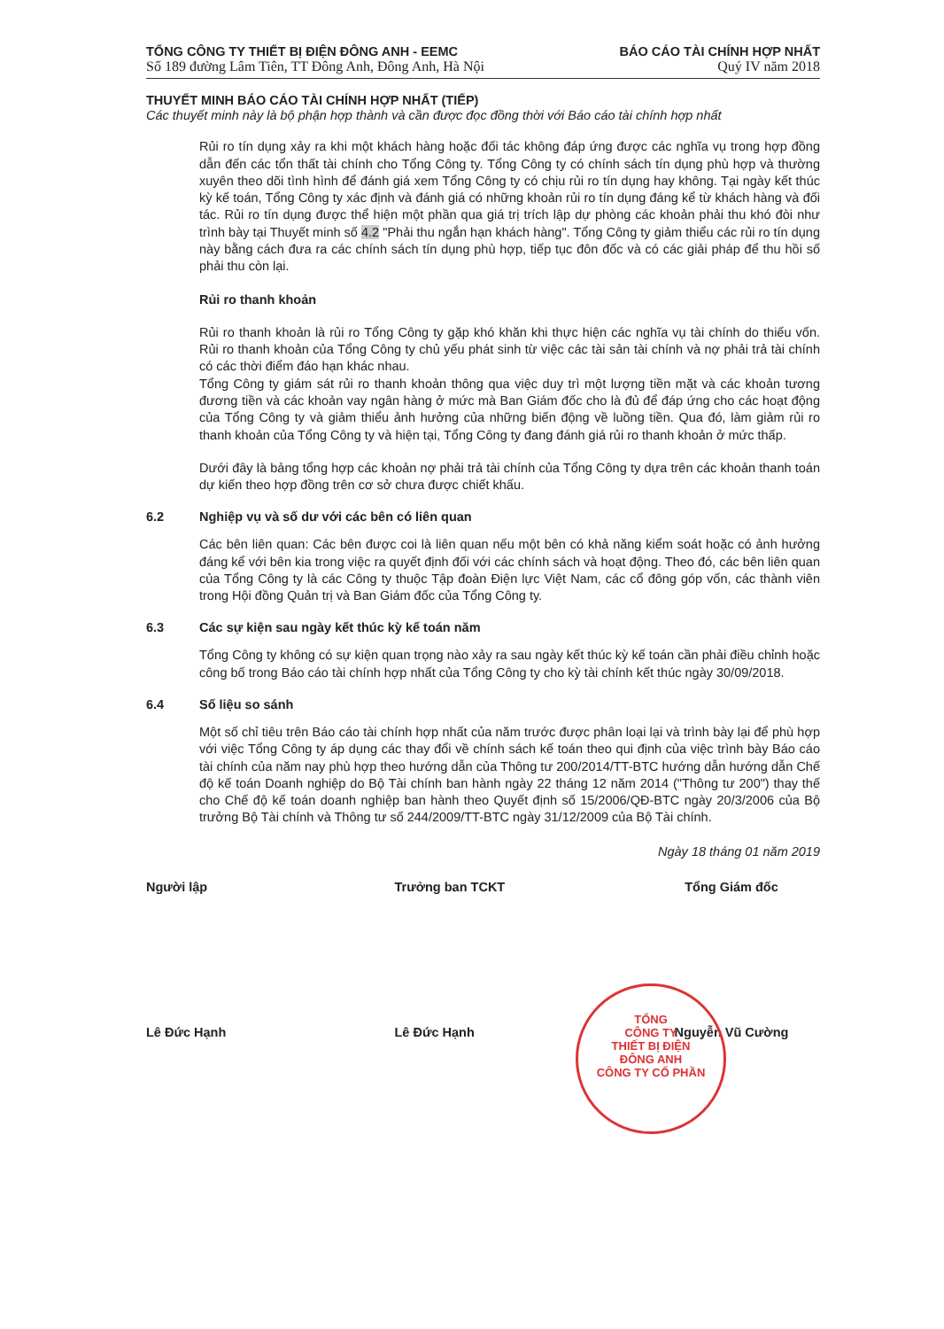TỔNG CÔNG TY THIẾT BỊ ĐIỆN ĐÔNG ANH - EEMC
Số 189 đường Lâm Tiên, TT Đông Anh, Đông Anh, Hà Nội
BÁO CÁO TÀI CHÍNH HỢP NHẤT
Quý IV năm 2018
THUYẾT MINH BÁO CÁO TÀI CHÍNH HỢP NHẤT (TIẾP)
Các thuyết minh này là bộ phận hợp thành và cần được đọc đồng thời với Báo cáo tài chính hợp nhất
Rủi ro tín dụng xảy ra khi một khách hàng hoặc đối tác không đáp ứng được các nghĩa vụ trong hợp đồng dẫn đến các tổn thất tài chính cho Tổng Công ty. Tổng Công ty có chính sách tín dụng phù hợp và thường xuyên theo dõi tình hình để đánh giá xem Tổng Công ty có chịu rủi ro tín dụng hay không. Tại ngày kết thúc kỳ kế toán, Tổng Công ty xác định và đánh giá có những khoản rủi ro tín dụng đáng kể từ khách hàng và đối tác. Rủi ro tín dụng được thể hiện một phần qua giá trị trích lập dự phòng các khoản phải thu khó đòi như trình bày tại Thuyết minh số 4.2 "Phải thu ngắn hạn khách hàng". Tổng Công ty giảm thiểu các rủi ro tín dụng này bằng cách đưa ra các chính sách tín dụng phù hợp, tiếp tục đôn đốc và có các giải pháp để thu hồi số phải thu còn lại.
Rủi ro thanh khoản
Rủi ro thanh khoản là rủi ro Tổng Công ty gặp khó khăn khi thực hiện các nghĩa vụ tài chính do thiếu vốn. Rủi ro thanh khoản của Tổng Công ty chủ yếu phát sinh từ việc các tài sản tài chính và nợ phải trả tài chính có các thời điểm đáo hạn khác nhau.
Tổng Công ty giám sát rủi ro thanh khoản thông qua việc duy trì một lượng tiền mặt và các khoản tương đương tiền và các khoản vay ngân hàng ở mức mà Ban Giám đốc cho là đủ để đáp ứng cho các hoạt động của Tổng Công ty và giảm thiểu ảnh hưởng của những biến động về luồng tiền. Qua đó, làm giảm rủi ro thanh khoản của Tổng Công ty và hiện tại, Tổng Công ty đang đánh giá rủi ro thanh khoản ở mức thấp.
Dưới đây là bảng tổng hợp các khoản nợ phải trả tài chính của Tổng Công ty dựa trên các khoản thanh toán dự kiến theo hợp đồng trên cơ sở chưa được chiết khấu.
6.2 Nghiệp vụ và số dư với các bên có liên quan
Các bên liên quan: Các bên được coi là liên quan nếu một bên có khả năng kiểm soát hoặc có ảnh hưởng đáng kể với bên kia trong việc ra quyết định đối với các chính sách và hoạt động. Theo đó, các bên liên quan của Tổng Công ty là các Công ty thuộc Tập đoàn Điện lực Việt Nam, các cổ đông góp vốn, các thành viên trong Hội đồng Quản trị và Ban Giám đốc của Tổng Công ty.
6.3 Các sự kiện sau ngày kết thúc kỳ kế toán năm
Tổng Công ty không có sự kiện quan trọng nào xảy ra sau ngày kết thúc kỳ kế toán cần phải điều chỉnh hoặc công bố trong Báo cáo tài chính hợp nhất của Tổng Công ty cho kỳ tài chính kết thúc ngày 30/09/2018.
6.4 Số liệu so sánh
Một số chỉ tiêu trên Báo cáo tài chính hợp nhất của năm trước được phân loại lại và trình bày lại để phù hợp với việc Tổng Công ty áp dụng các thay đổi về chính sách kế toán theo qui định của việc trình bày Báo cáo tài chính của năm nay phù hợp theo hướng dẫn của Thông tư 200/2014/TT-BTC hướng dẫn hướng dẫn Chế độ kế toán Doanh nghiệp do Bộ Tài chính ban hành ngày 22 tháng 12 năm 2014 ("Thông tư 200") thay thế cho Chế độ kế toán doanh nghiệp ban hành theo Quyết định số 15/2006/QĐ-BTC ngày 20/3/2006 của Bộ trưởng Bộ Tài chính và Thông tư số 244/2009/TT-BTC ngày 31/12/2009 của Bộ Tài chính.
Ngày 18 tháng 01 năm 2019
Người lập
Lê Đức Hạnh
Trưởng ban TCKT
Lê Đức Hạnh
Tổng Giám đốc
Nguyễn Vũ Cường
TỔNG
CÔNG TY
THIẾT BỊ ĐIỆN
ĐÔNG ANH
CÔNG TY CỔ PHẦN